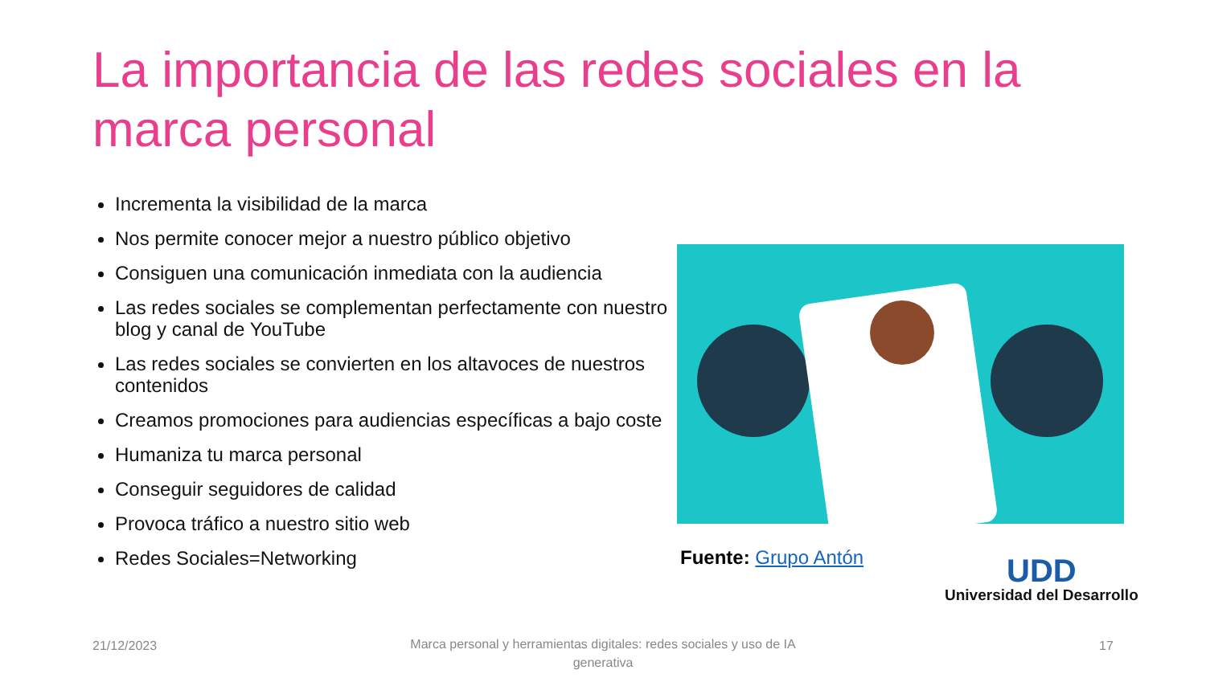La importancia de las redes sociales en la marca personal
Incrementa la visibilidad de la marca
Nos permite conocer mejor a nuestro público objetivo
Consiguen una comunicación inmediata con la audiencia
Las redes sociales se complementan perfectamente con nuestro blog y canal de YouTube
Las redes sociales se convierten en los altavoces de nuestros contenidos
Creamos promociones para audiencias específicas a bajo coste
Humaniza tu marca personal
Conseguir seguidores de calidad
Provoca tráfico a nuestro sitio web
Redes Sociales=Networking
Fuente: Grupo Antón
UDD
Universidad del Desarrollo
21/12/2023
Marca personal y herramientas digitales: redes sociales y uso de IA generativa
17